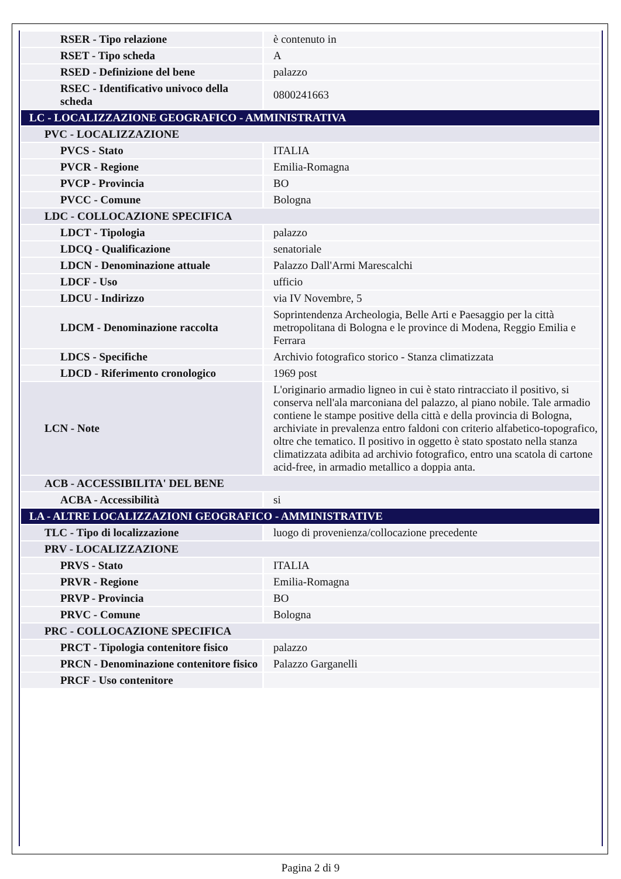| RSER - Tipo relazione | è contenuto in |
| RSET - Tipo scheda | A |
| RSED - Definizione del bene | palazzo |
| RSEC - Identificativo univoco della scheda | 0800241663 |
| LC - LOCALIZZAZIONE GEOGRAFICO - AMMINISTRATIVA | |
| PVC - LOCALIZZAZIONE | |
| PVCS - Stato | ITALIA |
| PVCR - Regione | Emilia-Romagna |
| PVCP - Provincia | BO |
| PVCC - Comune | Bologna |
| LDC - COLLOCAZIONE SPECIFICA | |
| LDCT - Tipologia | palazzo |
| LDCQ - Qualificazione | senatoriale |
| LDCN - Denominazione attuale | Palazzo Dall'Armi Marescalchi |
| LDCF - Uso | ufficio |
| LDCU - Indirizzo | via IV Novembre, 5 |
| LDCM - Denominazione raccolta | Soprintendenza Archeologia, Belle Arti e Paesaggio per la città metropolitana di Bologna e le province di Modena, Reggio Emilia e Ferrara |
| LDCS - Specifiche | Archivio fotografico storico - Stanza climatizzata |
| LDCD - Riferimento cronologico | 1969 post |
| LCN - Note | L'originario armadio ligneo in cui è stato rintracciato il positivo, si conserva nell'ala marconiana del palazzo, al piano nobile. Tale armadio contiene le stampe positive della città e della provincia di Bologna, archiviate in prevalenza entro faldoni con criterio alfabetico-topografico, oltre che tematico. Il positivo in oggetto è stato spostato nella stanza climatizzata adibita ad archivio fotografico, entro una scatola di cartone acid-free, in armadio metallico a doppia anta. |
| ACB - ACCESSIBILITA' DEL BENE | |
| ACBA - Accessibilità | si |
| LA - ALTRE LOCALIZZAZIONI GEOGRAFICO - AMMINISTRATIVE | |
| TLC - Tipo di localizzazione | luogo di provenienza/collocazione precedente |
| PRV - LOCALIZZAZIONE | |
| PRVS - Stato | ITALIA |
| PRVR - Regione | Emilia-Romagna |
| PRVP - Provincia | BO |
| PRVC - Comune | Bologna |
| PRC - COLLOCAZIONE SPECIFICA | |
| PRCT - Tipologia contenitore fisico | palazzo |
| PRCN - Denominazione contenitore fisico | Palazzo Garganelli |
| PRCF - Uso contenitore | |
Pagina 2 di 9